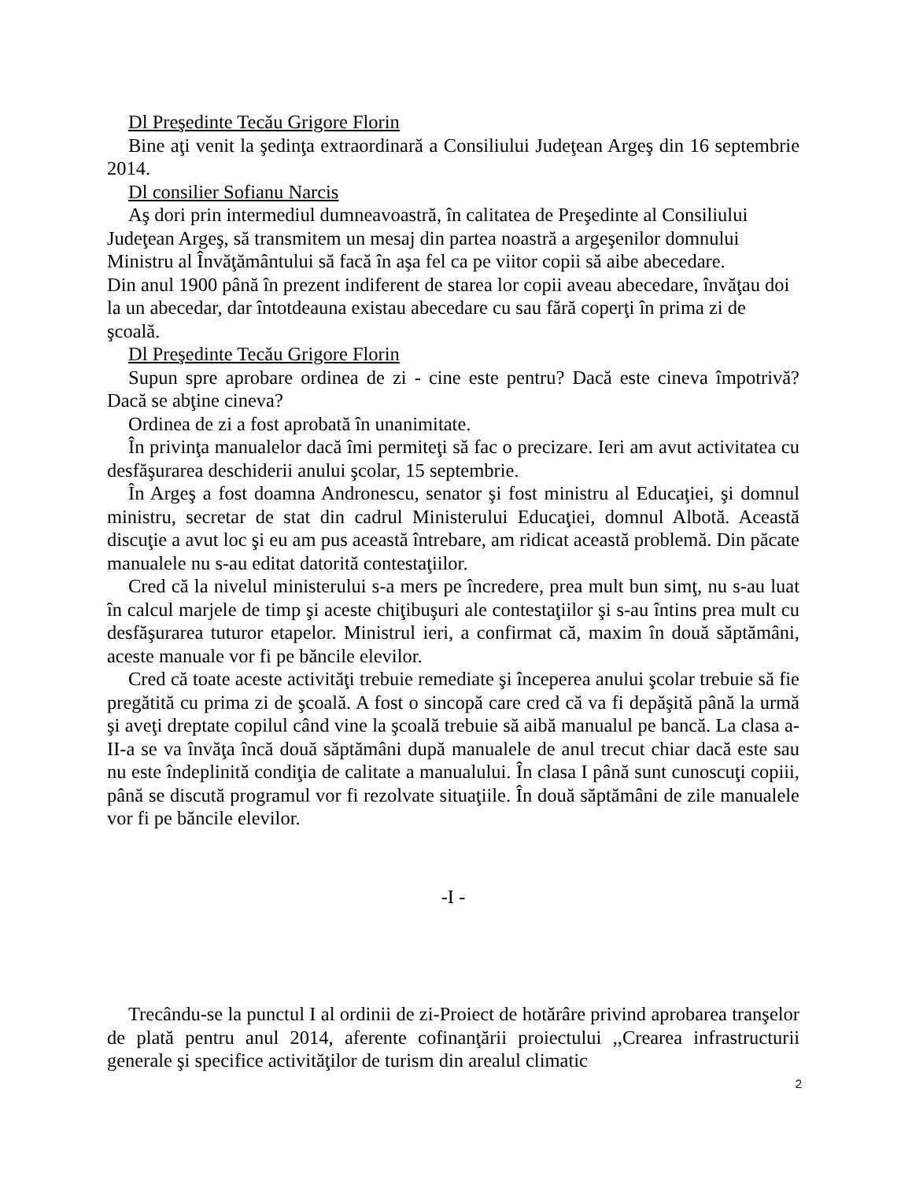Dl Preşedinte Tecău Grigore Florin
Bine aţi venit la şedinţa extraordinară a Consiliului Judeţean Argeş din 16 septembrie 2014.
Dl consilier Sofianu Narcis
Aş dori prin intermediul dumneavoastră, în calitatea de Preşedinte al Consiliului Judeţean Argeş, să transmitem un mesaj din partea noastră a argeşenilor domnului Ministru al Învăţământului să facă în aşa fel ca pe viitor copii să aibe abecedare.
Din anul 1900 până în prezent indiferent de starea lor copii aveau abecedare, învăţau doi la un abecedar, dar întotdeauna existau abecedare cu sau fără coperţi în prima zi de şcoală.
Dl Preşedinte Tecău Grigore Florin
Supun spre aprobare ordinea de zi - cine este pentru? Dacă este cineva împotrivă? Dacă se abţine cineva?
Ordinea de zi a fost aprobată în unanimitate.
În privinţa manualelor dacă îmi permiteţi să fac o precizare. Ieri am avut activitatea cu desfăşurarea deschiderii anului şcolar, 15 septembrie.
În Argeş a fost doamna Andronescu, senator şi fost ministru al Educaţiei, şi domnul ministru, secretar de stat din cadrul Ministerului Educaţiei, domnul Albotă. Această discuţie a avut loc şi eu am pus această întrebare, am ridicat această problemă. Din păcate manualele nu s-au editat datorită contestaţiilor.
Cred că la nivelul ministerului s-a mers pe încredere, prea mult bun simţ, nu s-au luat în calcul marjele de timp şi aceste chiţibuşuri ale contestaţiilor şi s-au întins prea mult cu desfăşurarea tuturor etapelor. Ministrul ieri, a confirmat că, maxim în două săptămâni, aceste manuale vor fi pe băncile elevilor.
Cred că toate aceste activităţi trebuie remediate şi începerea anului şcolar trebuie să fie pregătită cu prima zi de şcoală. A fost o sincopă care cred că va fi depăşită până la urmă şi aveţi dreptate copilul când vine la şcoală trebuie să aibă manualul pe bancă. La clasa a-II-a se va învăţa încă două săptămâni după manualele de anul trecut chiar dacă este sau nu este îndeplinită condiţia de calitate a manualului. În clasa I până sunt cunoscuţi copiii, până se discută programul vor fi rezolvate situaţiile. În două săptămâni de zile manualele vor fi pe băncile elevilor.
-I -
Trecându-se la punctul I al ordinii de zi-Proiect de hotărâre privind aprobarea tranşelor de plată pentru anul 2014, aferente cofinanţării proiectului ,,Crearea infrastructurii generale şi specifice activităţilor de turism din arealul climatic
2